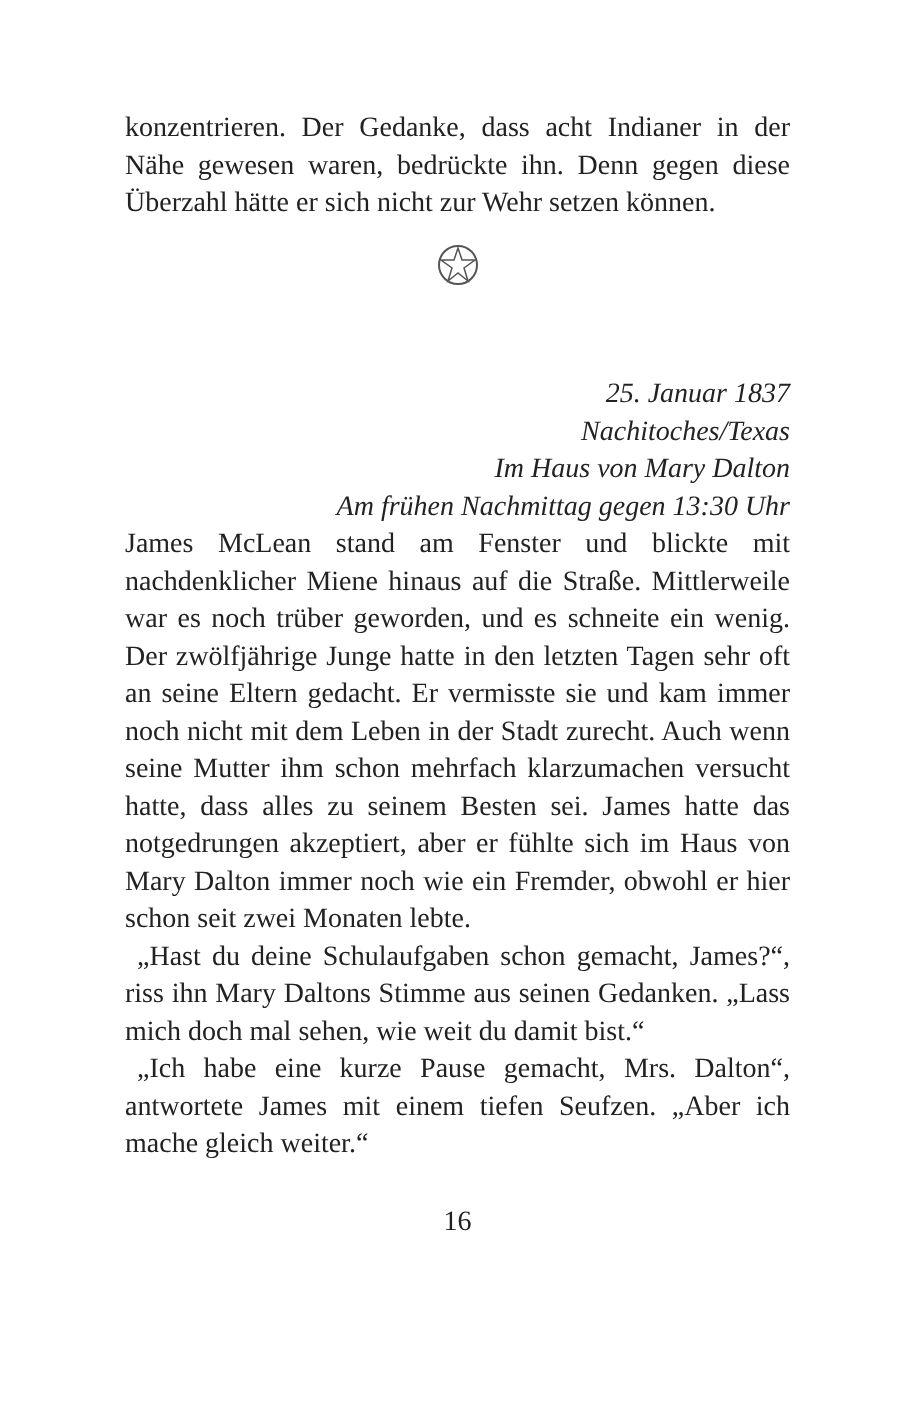konzentrieren. Der Gedanke, dass acht Indianer in der Nähe gewesen waren, bedrückte ihn. Denn gegen diese Überzahl hätte er sich nicht zur Wehr setzen können.
25. Januar 1837
Nachitoches/Texas
Im Haus von Mary Dalton
Am frühen Nachmittag gegen 13:30 Uhr
James McLean stand am Fenster und blickte mit nachdenklicher Miene hinaus auf die Straße. Mittlerweile war es noch trüber geworden, und es schneite ein wenig. Der zwölfjährige Junge hatte in den letzten Tagen sehr oft an seine Eltern gedacht. Er vermisste sie und kam immer noch nicht mit dem Leben in der Stadt zurecht. Auch wenn seine Mutter ihm schon mehrfach klarzumachen versucht hatte, dass alles zu seinem Besten sei. James hatte das notgedrungen akzeptiert, aber er fühlte sich im Haus von Mary Dalton immer noch wie ein Fremder, obwohl er hier schon seit zwei Monaten lebte.
„Hast du deine Schulaufgaben schon gemacht, James?“, riss ihn Mary Daltons Stimme aus seinen Gedanken. „Lass mich doch mal sehen, wie weit du damit bist.“
„Ich habe eine kurze Pause gemacht, Mrs. Dalton“, antwortete James mit einem tiefen Seufzen. „Aber ich mache gleich weiter.“
16